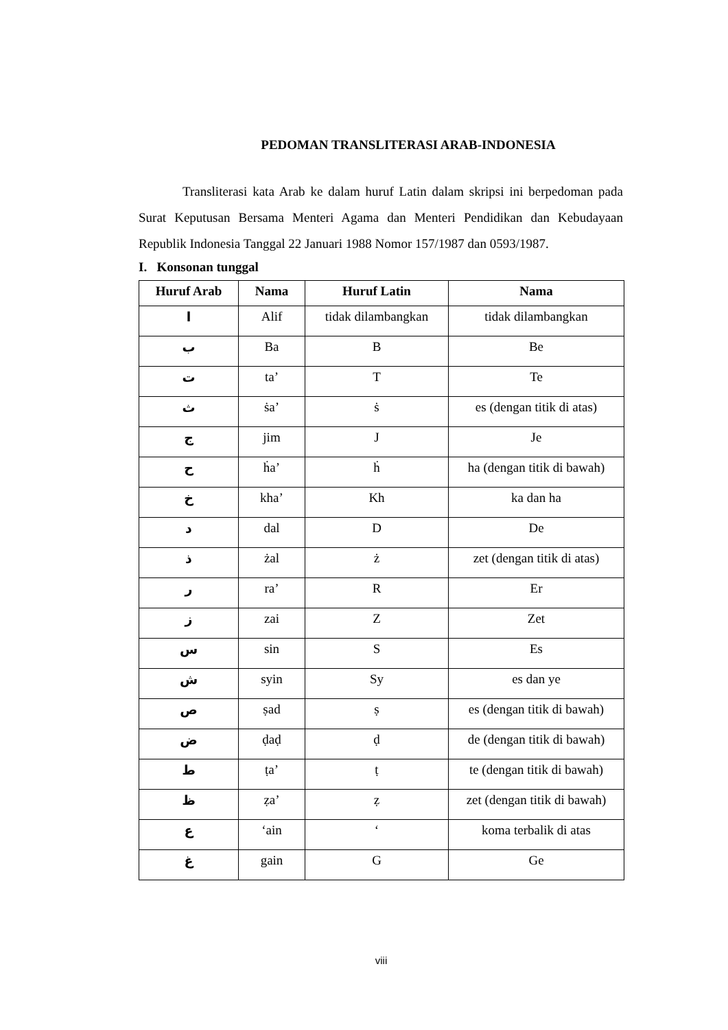PEDOMAN TRANSLITERASI ARAB-INDONESIA
Transliterasi kata Arab ke dalam huruf Latin dalam skripsi ini berpedoman pada Surat Keputusan Bersama Menteri Agama dan Menteri Pendidikan dan Kebudayaan Republik Indonesia Tanggal 22 Januari 1988 Nomor 157/1987 dan 0593/1987.
I. Konsonan tunggal
| Huruf Arab | Nama | Huruf Latin | Nama |
| --- | --- | --- | --- |
| ا | Alif | tidak dilambangkan | tidak dilambangkan |
| ب | Ba | B | Be |
| ت | ta’ | T | Te |
| ث | ṡa’ | ṡ | es (dengan titik di atas) |
| ج | jim | J | Je |
| ح | ḣa’ | ḣ | ha (dengan titik di bawah) |
| خ | kha’ | Kh | ka dan ha |
| د | dal | D | De |
| ذ | żal | ż | zet (dengan titik di atas) |
| ر | ra’ | R | Er |
| ز | zai | Z | Zet |
| س | sin | S | Es |
| ش | syin | Sy | es dan ye |
| ص | ṣad | ṣ | es (dengan titik di bawah) |
| ض | ḍaḍ | ḍ | de (dengan titik di bawah) |
| ط | ṭa’ | ṭ | te (dengan titik di bawah) |
| ظ | ẓa’ | ẓ | zet (dengan titik di bawah) |
| ع | ‘ain | ‘ | koma terbalik di atas |
| غ | gain | G | Ge |
viii